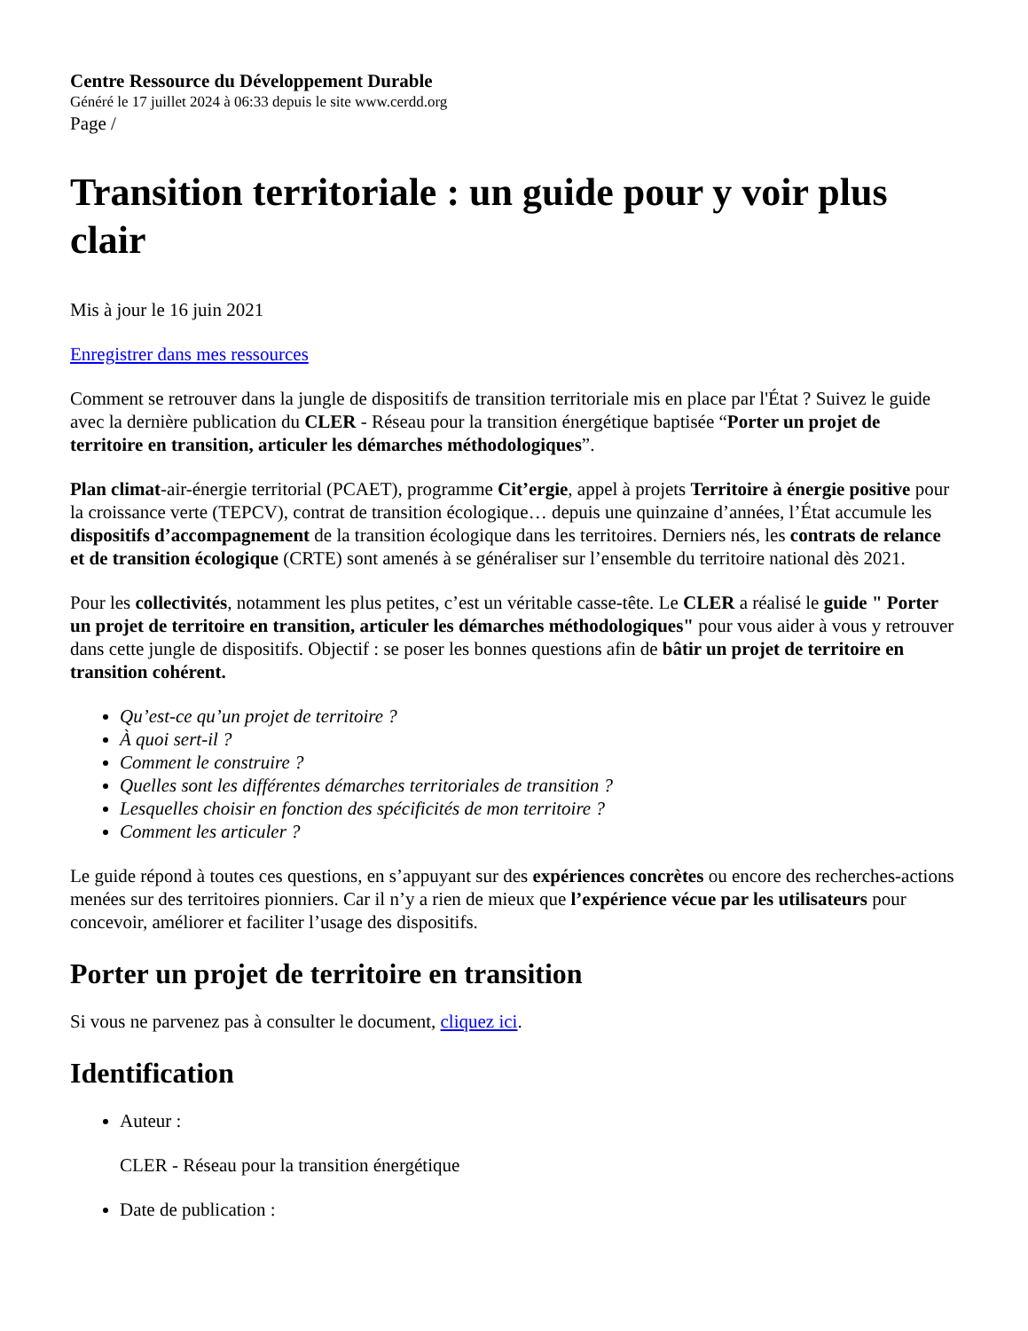Centre Ressource du Développement Durable
Généré le 17 juillet 2024 à 06:33 depuis le site www.cerdd.org
Page /
Transition territoriale : un guide pour y voir plus clair
Mis à jour le 16 juin 2021
Enregistrer dans mes ressources
Comment se retrouver dans la jungle de dispositifs de transition territoriale mis en place par l'État ? Suivez le guide avec la dernière publication du CLER - Réseau pour la transition énergétique baptisée “Porter un projet de territoire en transition, articuler les démarches méthodologiques”.
Plan climat-air-énergie territorial (PCAET), programme Cit’ergie, appel à projets Territoire à énergie positive pour la croissance verte (TEPCV), contrat de transition écologique… depuis une quinzaine d’années, l’État accumule les dispositifs d’accompagnement de la transition écologique dans les territoires. Derniers nés, les contrats de relance et de transition écologique (CRTE) sont amenés à se généraliser sur l’ensemble du territoire national dès 2021.
Pour les collectivités, notamment les plus petites, c’est un véritable casse-tête. Le CLER a réalisé le guide " Porter un projet de territoire en transition, articuler les démarches méthodologiques" pour vous aider à vous y retrouver dans cette jungle de dispositifs. Objectif : se poser les bonnes questions afin de bâtir un projet de territoire en transition cohérent.
Qu’est-ce qu’un projet de territoire ?
À quoi sert-il ?
Comment le construire ?
Quelles sont les différentes démarches territoriales de transition ?
Lesquelles choisir en fonction des spécificités de mon territoire ?
Comment les articuler ?
Le guide répond à toutes ces questions, en s’appuyant sur des expériences concrètes ou encore des recherches-actions menées sur des territoires pionniers. Car il n’y a rien de mieux que l’expérience vécue par les utilisateurs pour concevoir, améliorer et faciliter l’usage des dispositifs.
Porter un projet de territoire en transition
Si vous ne parvenez pas à consulter le document, cliquez ici.
Identification
Auteur :
CLER - Réseau pour la transition énergétique
Date de publication :